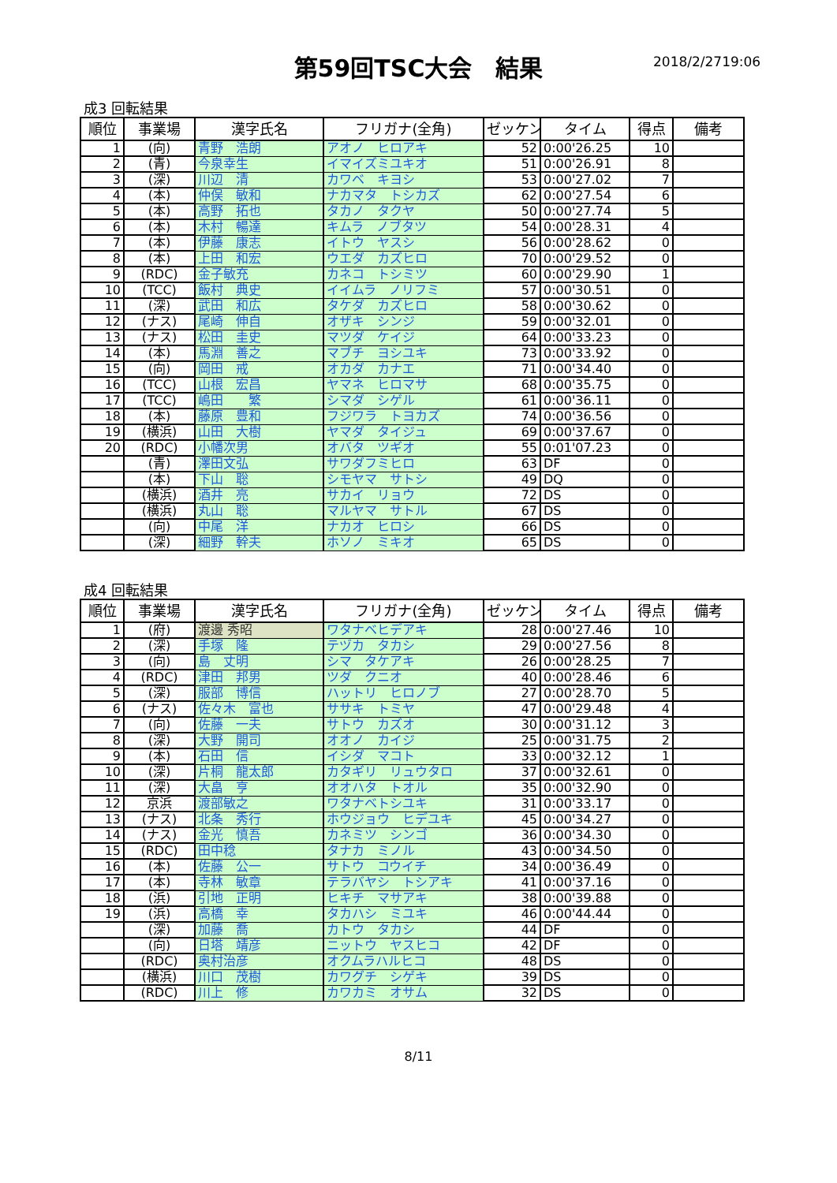第59回TSC大会　結果 2018/2/2719:06
成3 回転結果
| 順位 | 事業場 | 漢字氏名 | フリガナ(全角) | ゼッケン | タイム | 得点 | 備考 |
| --- | --- | --- | --- | --- | --- | --- | --- |
| 1 | (向) | 青野 浩朗 | アオノ ヒロアキ | 52 | 0:00'26.25 | 10 | |
| 2 | (青) | 今泉幸生 | イマイズミユキオ | 51 | 0:00'26.91 | 8 | |
| 3 | (深) | 川辺 清 | カワベ キヨシ | 53 | 0:00'27.02 | 7 | |
| 4 | (本) | 仲俣 敏和 | ナカマタ トシカズ | 62 | 0:00'27.54 | 6 | |
| 5 | (本) | 高野 拓也 | タカノ タクヤ | 50 | 0:00'27.74 | 5 | |
| 6 | (本) | 木村 暢達 | キムラ ノブタツ | 54 | 0:00'28.31 | 4 | |
| 7 | (本) | 伊藤 康志 | イトウ ヤスシ | 56 | 0:00'28.62 | 0 | |
| 8 | (本) | 上田 和宏 | ウエダ カズヒロ | 70 | 0:00'29.52 | 0 | |
| 9 | (RDC) | 金子敏充 | カネコ トシミツ | 60 | 0:00'29.90 | 1 | |
| 10 | (TCC) | 飯村 典史 | イイムラ ノリフミ | 57 | 0:00'30.51 | 0 | |
| 11 | (深) | 武田 和広 | タケダ カズヒロ | 58 | 0:00'30.62 | 0 | |
| 12 | (ナス) | 尾崎 伸自 | オザキ シンジ | 59 | 0:00'32.01 | 0 | |
| 13 | (ナス) | 松田 圭史 | マツダ ケイジ | 64 | 0:00'33.23 | 0 | |
| 14 | (本) | 馬淵 善之 | マブチ ヨシユキ | 73 | 0:00'33.92 | 0 | |
| 15 | (向) | 岡田 戒 | オカダ カナエ | 71 | 0:00'34.40 | 0 | |
| 16 | (TCC) | 山根 宏昌 | ヤマネ ヒロマサ | 68 | 0:00'35.75 | 0 | |
| 17 | (TCC) | 嶋田 繁 | シマダ シゲル | 61 | 0:00'36.11 | 0 | |
| 18 | (本) | 藤原 豊和 | フジワラ トヨカズ | 74 | 0:00'36.56 | 0 | |
| 19 | (横浜) | 山田 大樹 | ヤマダ タイジュ | 69 | 0:00'37.67 | 0 | |
| 20 | (RDC) | 小幡次男 | オバタ ツギオ | 55 | 0:01'07.23 | 0 | |
| | (青) | 澤田文弘 | サワダフミヒロ | 63 | DF | 0 | |
| | (本) | 下山 聡 | シモヤマ サトシ | 49 | DQ | 0 | |
| | (横浜) | 酒井 亮 | サカイ リョウ | 72 | DS | 0 | |
| | (横浜) | 丸山 聡 | マルヤマ サトル | 67 | DS | 0 | |
| | (向) | 中尾 洋 | ナカオ ヒロシ | 66 | DS | 0 | |
| | (深) | 細野 幹夫 | ホソノ ミキオ | 65 | DS | 0 | |
成4 回転結果
| 順位 | 事業場 | 漢字氏名 | フリガナ(全角) | ゼッケン | タイム | 得点 | 備考 |
| --- | --- | --- | --- | --- | --- | --- | --- |
| 1 | (府) | 渡邊 秀昭 | ワタナベヒデアキ | 28 | 0:00'27.46 | 10 | |
| 2 | (深) | 手塚 隆 | テヅカ タカシ | 29 | 0:00'27.56 | 8 | |
| 3 | (向) | 島 丈明 | シマ タケアキ | 26 | 0:00'28.25 | 7 | |
| 4 | (RDC) | 津田 邦男 | ツダ クニオ | 40 | 0:00'28.46 | 6 | |
| 5 | (深) | 服部 博信 | ハットリ ヒロノブ | 27 | 0:00'28.70 | 5 | |
| 6 | (ナス) | 佐々木 富也 | ササキ トミヤ | 47 | 0:00'29.48 | 4 | |
| 7 | (向) | 佐藤 一夫 | サトウ カズオ | 30 | 0:00'31.12 | 3 | |
| 8 | (深) | 大野 開司 | オオノ カイジ | 25 | 0:00'31.75 | 2 | |
| 9 | (本) | 石田 信 | イシダ マコト | 33 | 0:00'32.12 | 1 | |
| 10 | (深) | 片桐 龍太郎 | カタギリ リュウタロ | 37 | 0:00'32.61 | 0 | |
| 11 | (深) | 大畠 亨 | オオハタ トオル | 35 | 0:00'32.90 | 0 | |
| 12 | 京浜 | 渡部敏之 | ワタナベトシユキ | 31 | 0:00'33.17 | 0 | |
| 13 | (ナス) | 北条 秀行 | ホウジョウ ヒデユキ | 45 | 0:00'34.27 | 0 | |
| 14 | (ナス) | 金光 慎吾 | カネミツ シンゴ | 36 | 0:00'34.30 | 0 | |
| 15 | (RDC) | 田中稔 | タナカ ミノル | 43 | 0:00'34.50 | 0 | |
| 16 | (本) | 佐藤 公一 | サトウ コウイチ | 34 | 0:00'36.49 | 0 | |
| 17 | (本) | 寺林 敏章 | テラバヤシ トシアキ | 41 | 0:00'37.16 | 0 | |
| 18 | (浜) | 引地 正明 | ヒキチ マサアキ | 38 | 0:00'39.88 | 0 | |
| 19 | (浜) | 高橋 幸 | タカハシ ミユキ | 46 | 0:00'44.44 | 0 | |
| | (深) | 加藤 喬 | カトウ タカシ | 44 | DF | 0 | |
| | (向) | 日塔 靖彦 | ニットウ ヤスヒコ | 42 | DF | 0 | |
| | (RDC) | 奥村治彦 | オクムラハルヒコ | 48 | DS | 0 | |
| | (横浜) | 川口 茂樹 | カワグチ シゲキ | 39 | DS | 0 | |
| | (RDC) | 川上 修 | カワカミ オサム | 32 | DS | 0 | |
8/11